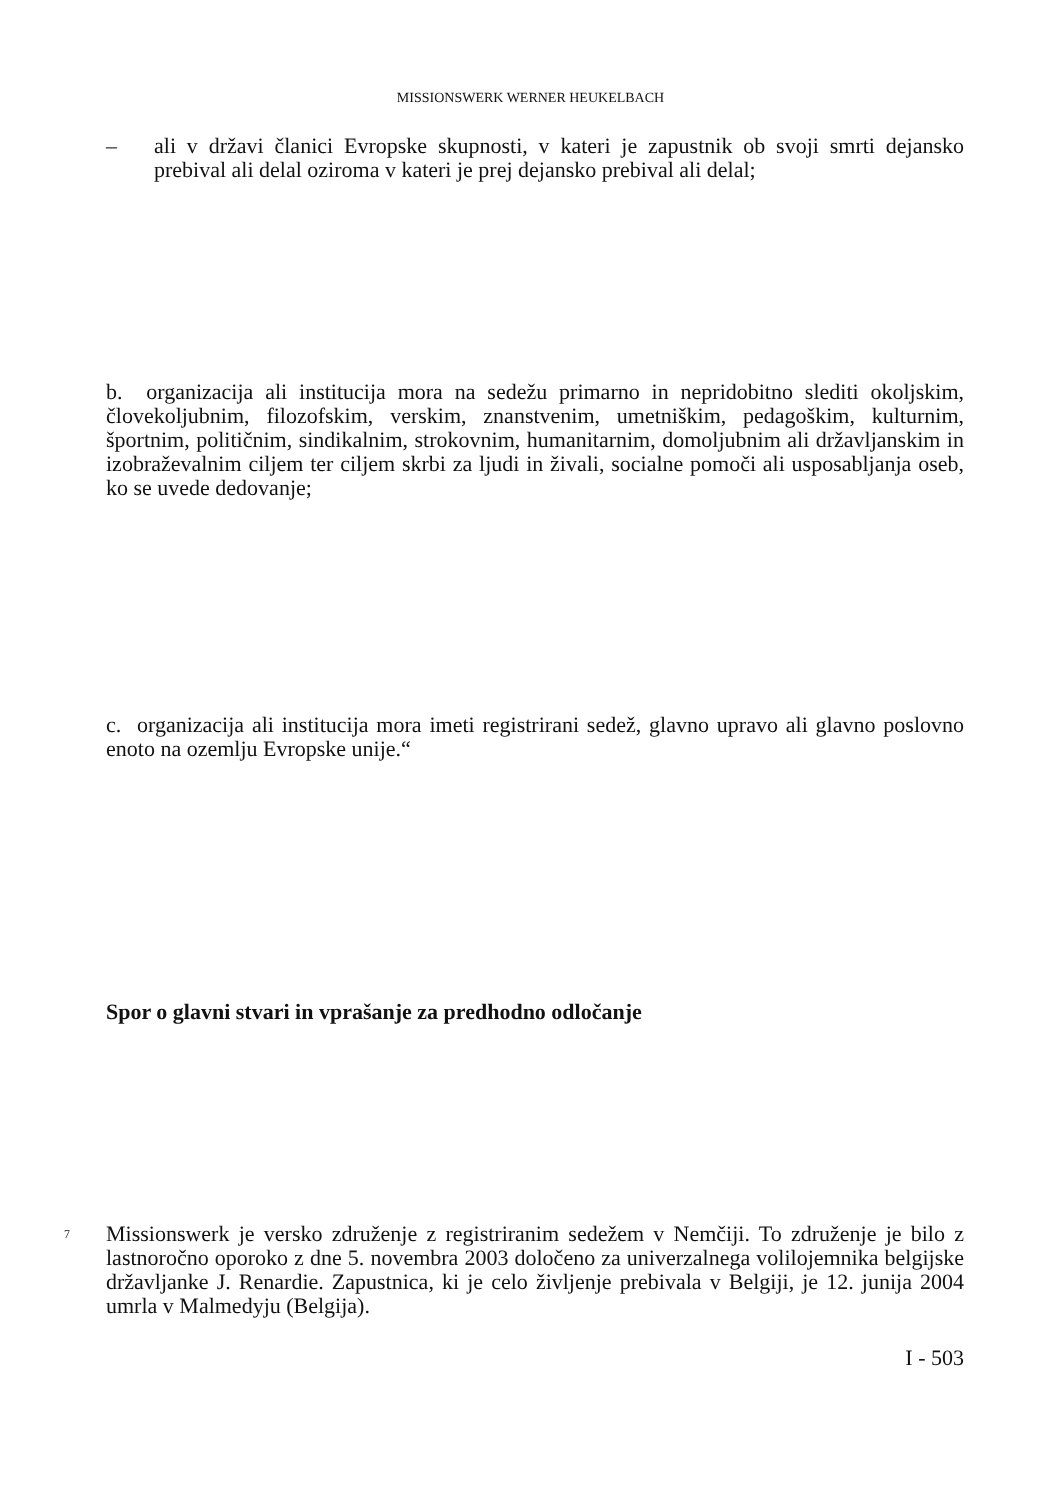MISSIONSWERK WERNER HEUKELBACH
– ali v državi članici Evropske skupnosti, v kateri je zapustnik ob svoji smrti dejansko prebival ali delal oziroma v kateri je prej dejansko prebival ali delal;
b. organizacija ali institucija mora na sedežu primarno in nepridobitno slediti okoljskim, človekoljubnim, filozofskim, verskim, znanstvenim, umetniškim, pedagoškim, kulturnim, športnim, političnim, sindikalnim, strokovnim, humanitarnim, domoljubnim ali državljanskim in izobraževalnim ciljem ter ciljem skrbi za ljudi in živali, socialne pomoči ali usposabljanja oseb, ko se uvede dedovanje;
c. organizacija ali institucija mora imeti registrirani sedež, glavno upravo ali glavno poslovno enoto na ozemlju Evropske unije.“
Spor o glavni stvari in vprašanje za predhodno odločanje
7 Missionswerk je versko združenje z registriranim sedežem v Nemčiji. To združenje je bilo z lastnoročno oporoko z dne 5. novembra 2003 določeno za univerzalnega volilojemnika belgijske državljanke J. Renardie. Zapustnica, ki je celo življenje prebivala v Belgiji, je 12. junija 2004 umrla v Malmedyju (Belgija).
I - 503